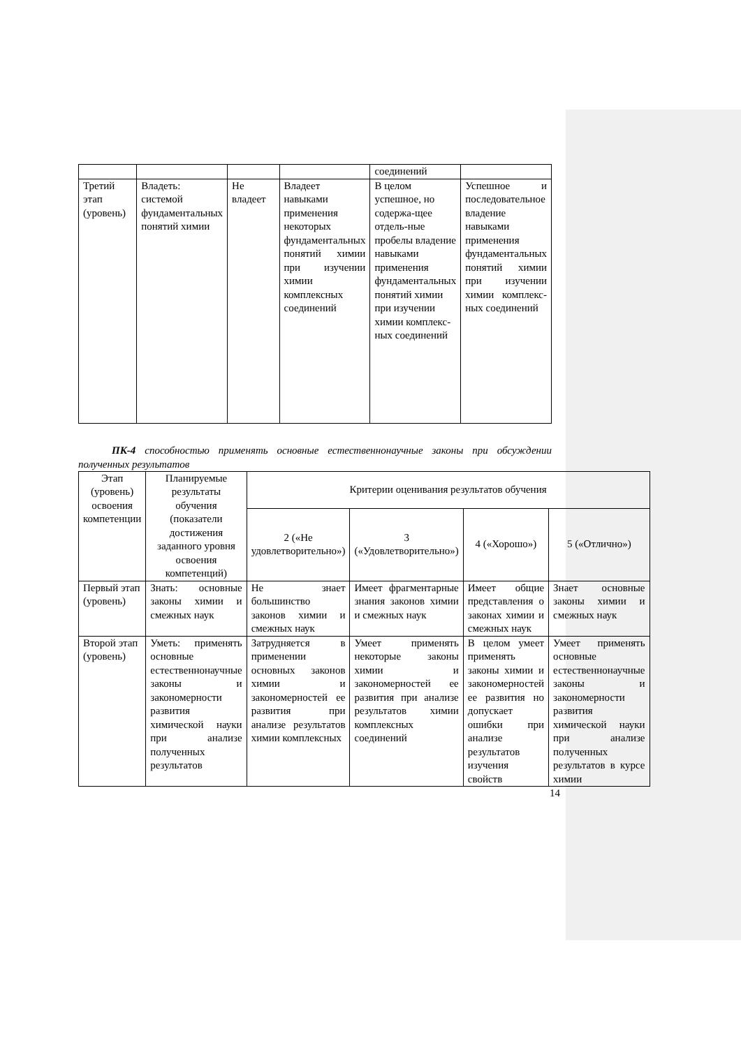| | | | | соединений | |
| Третий этап (уровень) | Владеть: системой фундаментальных понятий химии | Не владеет | Владеет навыками применения некоторых фундаментальных понятий химии при изучении химии комплексных соединений | В целом успешное, но содержа-щее отдель-ные пробелы владение навыками применения фундаментальных понятий химии при изучении химии комплекс-ных соединений | Успешное и последовательное владение навыками применения фундаментальных понятий химии при изучении химии комплекс-ных соединений |
ПК-4 способностью применять основные естественнонаучные законы при обсуждении полученных результатов
| Этап (уровень) освоения компетенции | Планируемые результаты обучения (показатели достижения заданного уровня освоения компетенций) | Критерии оценивания результатов обучения | | | |
| --- | --- | --- | --- | --- | --- |
| | | 2 («Не удовлетворительно») | 3 («Удовлетворительно») | 4 («Хорошо») | 5 («Отлично») |
| Первый этап (уровень) | Знать: основные законы химии и смежных наук | Не знает большинство законов химии и смежных наук | Имеет фрагментарные знания законов химии и смежных наук | Имеет общие представления о законах химии и смежных наук | Знает основные законы химии и смежных наук |
| Второй этап (уровень) | Уметь: применять основные естественнонаучные законы и закономерности развития химической науки при анализе полученных результатов | Затрудняется в применении основных законов химии и закономерностей ее развития при анализе результатов химии комплексных | Умеет применять некоторые законы химии и закономерностей ее развития при анализе результатов химии комплексных соединений | В целом умеет применять законы химии и закономерностей ее развития но допускает ошибки при анализе результатов изучения свойств | Умеет применять основные естественнонаучные законы и закономерности развития химической науки при анализе полученных результатов в курсе химии |
14